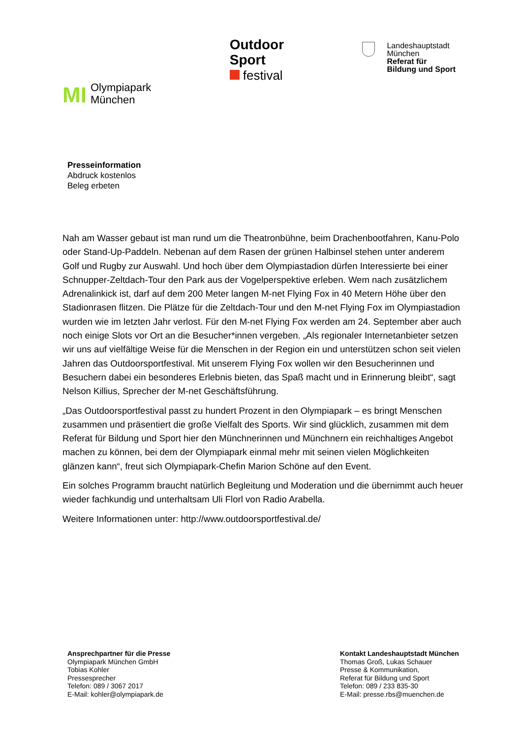MI Olympiapark
München
Outdoor
Sport
festival
Landeshauptstadt
München
Referat für
Bildung und Sport
Presseinformation
Abdruck kostenlos
Beleg erbeten
Nah am Wasser gebaut ist man rund um die Theatronbühne, beim Drachenbootfahren, Kanu-Polo oder Stand-Up-Paddeln. Nebenan auf dem Rasen der grünen Halbinsel stehen unter anderem Golf und Rugby zur Auswahl. Und hoch über dem Olympiastadion dürfen Interessierte bei einer Schnupper-Zeltdach-Tour den Park aus der Vogelperspektive erleben. Wem nach zusätzlichem Adrenalinkick ist, darf auf dem 200 Meter langen M-net Flying Fox in 40 Metern Höhe über den Stadionrasen flitzen. Die Plätze für die Zeltdach-Tour und den M-net Flying Fox im Olympiastadion wurden wie im letzten Jahr verlost. Für den M-net Flying Fox werden am 24. September aber auch noch einige Slots vor Ort an die Besucher*innen vergeben. „Als regionaler Internetanbieter setzen wir uns auf vielfältige Weise für die Menschen in der Region ein und unterstützen schon seit vielen Jahren das Outdoorsportfestival. Mit unserem Flying Fox wollen wir den Besucherinnen und Besuchern dabei ein besonderes Erlebnis bieten, das Spaß macht und in Erinnerung bleibt“, sagt Nelson Killius, Sprecher der M-net Geschäftsführung.
„Das Outdoorsportfestival passt zu hundert Prozent in den Olympiapark – es bringt Menschen zusammen und präsentiert die große Vielfalt des Sports. Wir sind glücklich, zusammen mit dem Referat für Bildung und Sport hier den Münchnerinnen und Münchnern ein reichhaltiges Angebot machen zu können, bei dem der Olympiapark einmal mehr mit seinen vielen Möglichkeiten glänzen kann“, freut sich Olympiapark-Chefin Marion Schöne auf den Event.
Ein solches Programm braucht natürlich Begleitung und Moderation und die übernimmt auch heuer wieder fachkundig und unterhaltsam Uli Florl von Radio Arabella.
Weitere Informationen unter: http://www.outdoorsportfestival.de/
Ansprechpartner für die Presse
Olympiapark München GmbH
Tobias Kohler
Pressesprecher
Telefon: 089 / 3067 2017
E-Mail: kohler@olympiapark.de
Kontakt Landeshauptstadt München
Thomas Groß, Lukas Schauer
Presse & Kommunikation,
Referat für Bildung und Sport
Telefon: 089 / 233 835-30
E-Mail: presse.rbs@muenchen.de